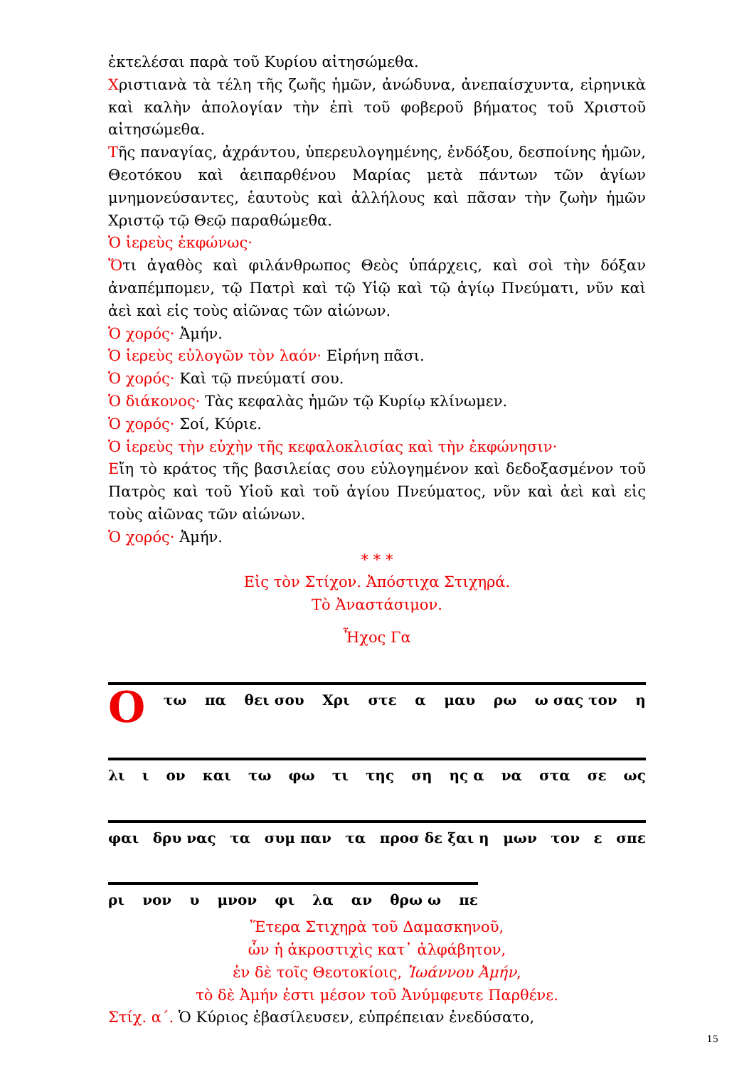ἐκτελέσαι παρὰ τοῦ Κυρίου αἰτησώμεθα.
Χριστιανὰ τὰ τέλη τῆς ζωῆς ἡμῶν, ἀνώδυνα, ἀνεπαίσχυντα, εἰρηνικὰ καὶ καλὴν ἀπολογίαν τὴν ἐπὶ τοῦ φοβεροῦ βήματος τοῦ Χριστοῦ αἰτησώμεθα.
Τῆς παναγίας, ἀχράντου, ὑπερευλογημένης, ἐνδόξου, δεσποίνης ἡμῶν, Θεοτόκου καὶ ἀειπαρθένου Μαρίας μετὰ πάντων τῶν ἁγίων μνημονεύσαντες, ἑαυτοὺς καὶ ἀλλήλους καὶ πᾶσαν τὴν ζωὴν ἡμῶν Χριστῷ τῷ Θεῷ παραθώμεθα.
Ὁ ἱερεὺς ἐκφώνως·
Ὅτι ἀγαθὸς καὶ φιλάνθρωπος Θεὸς ὑπάρχεις, καὶ σοὶ τὴν δόξαν ἀναπέμπομεν, τῷ Πατρὶ καὶ τῷ Υἱῷ καὶ τῷ ἁγίῳ Πνεύματι, νῦν καὶ ἀεὶ καὶ εἰς τοὺς αἰῶνας τῶν αἰώνων.
Ὁ χορός· Ἀμήν.
Ὁ ἱερεὺς εὐλογῶν τὸν λαόν· Εἰρήνη πᾶσι.
Ὁ χορός· Καὶ τῷ πνεύματί σου.
Ὁ διάκονος· Τὰς κεφαλὰς ἡμῶν τῷ Κυρίῳ κλίνωμεν.
Ὁ χορός· Σοί, Κύριε.
Ὁ ἱερεὺς τὴν εὐχὴν τῆς κεφαλοκλισίας καὶ τὴν ἐκφώνησιν·
Εἴη τὸ κράτος τῆς βασιλείας σου εὐλογημένον καὶ δεδοξασμένον τοῦ Πατρὸς καὶ τοῦ Υἱοῦ καὶ τοῦ ἁγίου Πνεύματος, νῦν καὶ ἀεὶ καὶ εἰς τοὺς αἰῶνας τῶν αἰώνων.
Ὁ χορός· Ἀμήν.
* * *
Εἰς τὸν Στίχον. Ἀπόστιχα Στιχηρά.
Τὸ Ἀναστάσιμον.
Ἦχος Γα
Οτω πα θει σου Χρι στε α μαυ ρω ω σας τον η
λι ι ον και τω φω τι της ση ης α να στα σε ως
φαι δρυ νας τα συμ παν τα προσ δε ξαι η μων τον ε σπε
ρι νον υ μνον φι λα αν θρω ω πε
Ἕτερα Στιχηρὰ τοῦ Δαμασκηνοῦ,
ὧν ἡ ἀκροστιχὶς κατ᾿ ἀλφάβητον,
ἐν δὲ τοῖς Θεοτοκίοις, Ἰωάννου Ἀμήν,
τὸ δὲ Ἀμήν ἐστι μέσον τοῦ Ἀνύμφευτε Παρθένε.
Στίχ. α΄. Ὁ Κύριος ἐβασίλευσεν, εὐπρέπειαν ἐνεδύσατο,
15